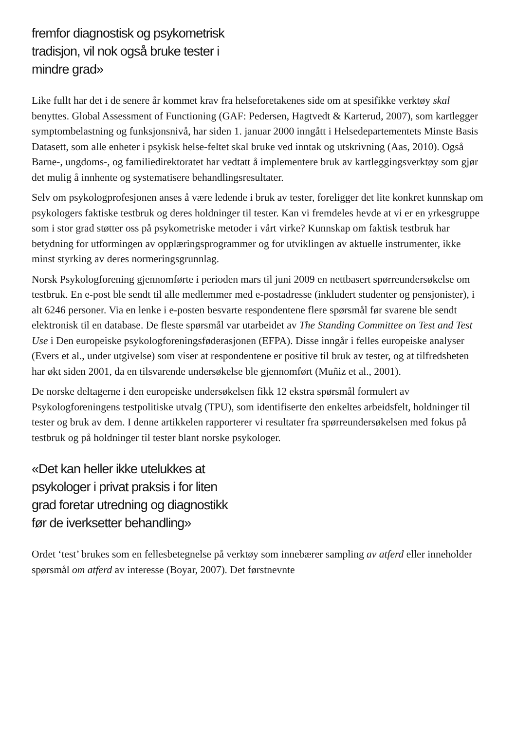fremfor diagnostisk og psykometrisk tradisjon, vil nok også bruke tester i mindre grad»
Like fullt har det i de senere år kommet krav fra helseforetakenes side om at spesifikke verktøy skal benyttes. Global Assessment of Functioning (GAF: Pedersen, Hagtvedt & Karterud, 2007), som kartlegger symptombelastning og funksjonsnivå, har siden 1. januar 2000 inngått i Helsedepartementets Minste Basis Datasett, som alle enheter i psykisk helse-feltet skal bruke ved inntak og utskrivning (Aas, 2010). Også Barne-, ungdoms-, og familiedirektoratet har vedtatt å implementere bruk av kartleggingsverktøy som gjør det mulig å innhente og systematisere behandlingsresultater.
Selv om psykologprofesjonen anses å være ledende i bruk av tester, foreligger det lite konkret kunnskap om psykologers faktiske testbruk og deres holdninger til tester. Kan vi fremdeles hevde at vi er en yrkesgruppe som i stor grad støtter oss på psykometriske metoder i vårt virke? Kunnskap om faktisk testbruk har betydning for utformingen av opplæringsprogrammer og for utviklingen av aktuelle instrumenter, ikke minst styrking av deres normeringsgrunnlag.
Norsk Psykologforening gjennomførte i perioden mars til juni 2009 en nettbasert spørreundersøkelse om testbruk. En e-post ble sendt til alle medlemmer med e-postadresse (inkludert studenter og pensjonister), i alt 6246 personer. Via en lenke i e-posten besvarte respondentene flere spørsmål før svarene ble sendt elektronisk til en database. De fleste spørsmål var utarbeidet av The Standing Committee on Test and Test Use i Den europeiske psykologforeningsføderasjonen (EFPA). Disse inngår i felles europeiske analyser (Evers et al., under utgivelse) som viser at respondentene er positive til bruk av tester, og at tilfredsheten har økt siden 2001, da en tilsvarende undersøkelse ble gjennomført (Muñiz et al., 2001).
De norske deltagerne i den europeiske undersøkelsen fikk 12 ekstra spørsmål formulert av Psykologforeningens testpolitiske utvalg (TPU), som identifiserte den enkeltes arbeidsfelt, holdninger til tester og bruk av dem. I denne artikkelen rapporterer vi resultater fra spørreundersøkelsen med fokus på testbruk og på holdninger til tester blant norske psykologer.
«Det kan heller ikke utelukkes at psykologer i privat praksis i for liten grad foretar utredning og diagnostikk før de iverksetter behandling»
Ordet ‘test’ brukes som en fellesbetegnelse på verktøy som innebærer sampling av atferd eller inneholder spørsmål om atferd av interesse (Boyar, 2007). Det førstnevnte